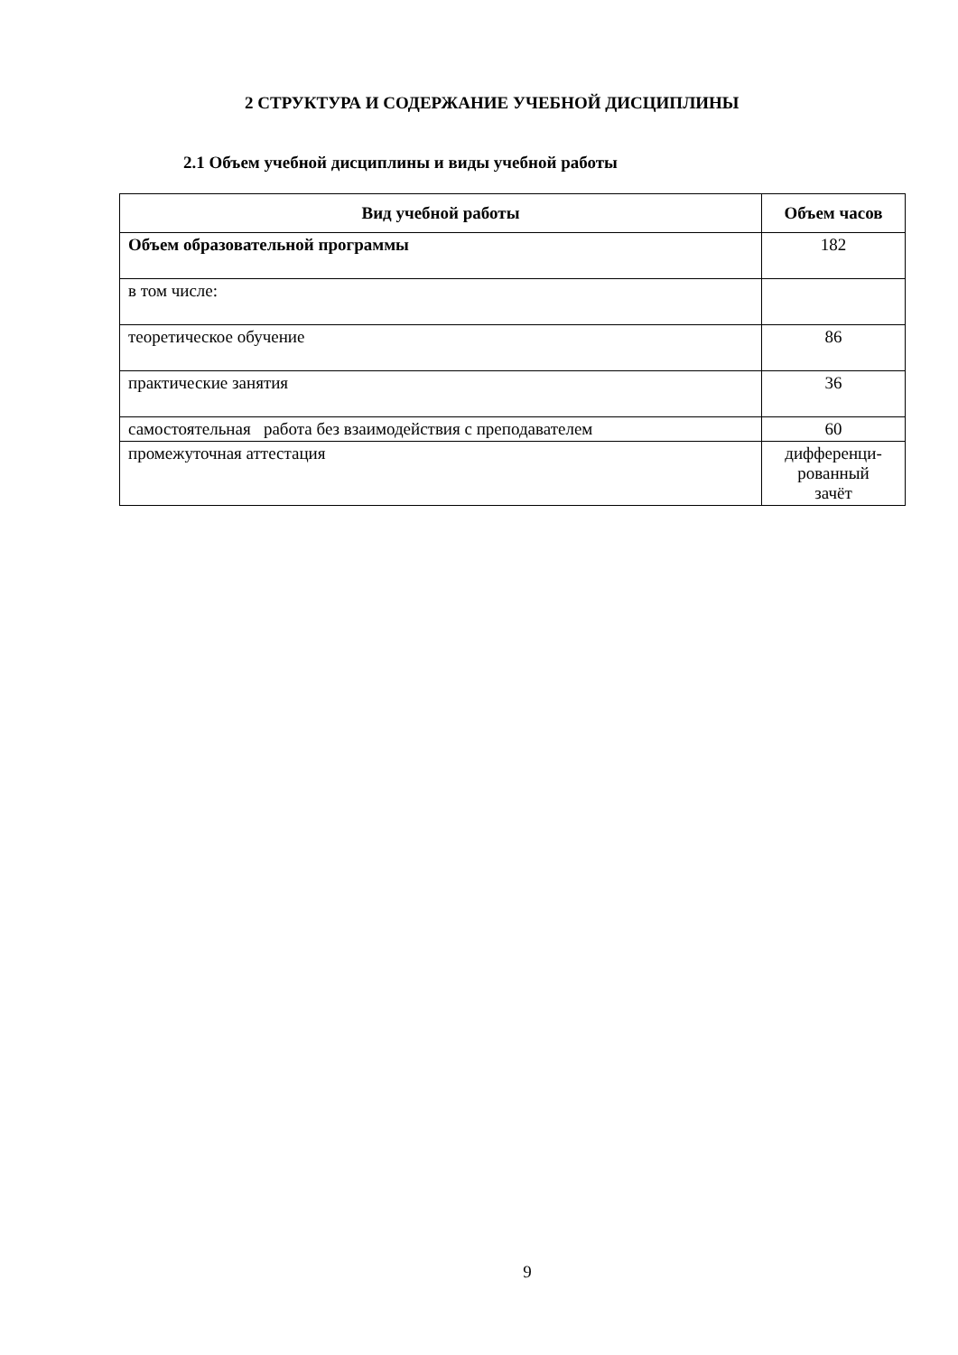2 СТРУКТУРА И СОДЕРЖАНИЕ УЧЕБНОЙ ДИСЦИПЛИНЫ
2.1 Объем учебной дисциплины и виды учебной работы
| Вид учебной работы | Объем часов |
| --- | --- |
| Объем образовательной программы | 182 |
| в том числе: | |
| теоретическое обучение | 86 |
| практические занятия | 36 |
| самостоятельная работа без взаимодействия с преподавателем | 60 |
| промежуточная аттестация | дифференци- рованный зачёт |
9